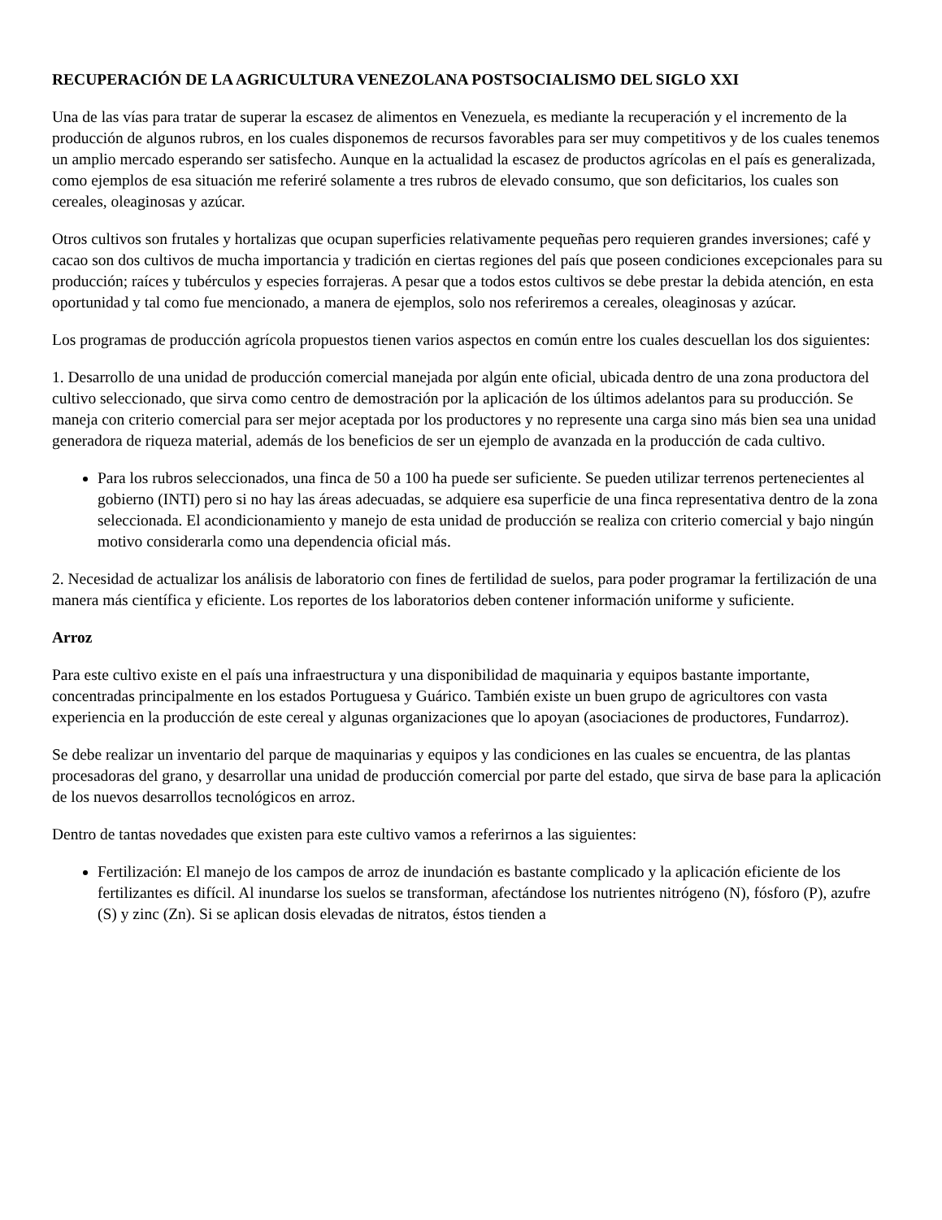RECUPERACIÓN DE LA AGRICULTURA VENEZOLANA POSTSOCIALISMO DEL SIGLO XXI
Una de las vías para tratar de superar la escasez de alimentos en Venezuela, es mediante la recuperación y el incremento de la producción de algunos rubros, en los cuales disponemos de recursos favorables para ser muy competitivos y de los cuales tenemos un amplio mercado esperando ser satisfecho. Aunque en la actualidad la escasez de productos agrícolas en el país es generalizada, como ejemplos de esa situación me referiré solamente a tres rubros de elevado consumo, que son deficitarios, los cuales son cereales, oleaginosas y azúcar.
Otros cultivos son frutales y hortalizas que ocupan superficies relativamente pequeñas pero requieren grandes inversiones; café y cacao son dos cultivos de mucha importancia y tradición en ciertas regiones del país que poseen condiciones excepcionales para su producción; raíces y tubérculos y especies forrajeras. A pesar que a todos estos cultivos se debe prestar la debida atención, en esta oportunidad y tal como fue mencionado, a manera de ejemplos, solo nos referiremos a cereales, oleaginosas y azúcar.
Los programas de producción agrícola propuestos tienen varios aspectos en común entre los cuales descuellan los dos siguientes:
1. Desarrollo de una unidad de producción comercial manejada por algún ente oficial, ubicada dentro de una zona productora del cultivo seleccionado, que sirva como centro de demostración por la aplicación de los últimos adelantos para su producción. Se maneja con criterio comercial para ser mejor aceptada por los productores y no represente una carga sino más bien sea una unidad generadora de riqueza material, además de los beneficios de ser un ejemplo de avanzada en la producción de cada cultivo.
Para los rubros seleccionados, una finca de 50 a 100 ha puede ser suficiente. Se pueden utilizar terrenos pertenecientes al gobierno (INTI) pero si no hay las áreas adecuadas, se adquiere esa superficie de una finca representativa dentro de la zona seleccionada. El acondicionamiento y manejo de esta unidad de producción se realiza con criterio comercial y bajo ningún motivo considerarla como una dependencia oficial más.
2. Necesidad de actualizar los análisis de laboratorio con fines de fertilidad de suelos, para poder programar la fertilización de una manera más científica y eficiente. Los reportes de los laboratorios deben contener información uniforme y suficiente.
Arroz
Para este cultivo existe en el país una infraestructura y una disponibilidad de maquinaria y equipos bastante importante, concentradas principalmente en los estados Portuguesa y Guárico. También existe un buen grupo de agricultores con vasta experiencia en la producción de este cereal y algunas organizaciones que lo apoyan (asociaciones de productores, Fundarroz).
Se debe realizar un inventario del parque de maquinarias y equipos y las condiciones en las cuales se encuentra, de las plantas procesadoras del grano, y desarrollar una unidad de producción comercial por parte del estado, que sirva de base para la aplicación de los nuevos desarrollos tecnológicos en arroz.
Dentro de tantas novedades que existen para este cultivo vamos a referirnos a las siguientes:
Fertilización: El manejo de los campos de arroz de inundación es bastante complicado y la aplicación eficiente de los fertilizantes es difícil. Al inundarse los suelos se transforman, afectándose los nutrientes nitrógeno (N), fósforo (P), azufre (S) y zinc (Zn). Si se aplican dosis elevadas de nitratos, éstos tienden a